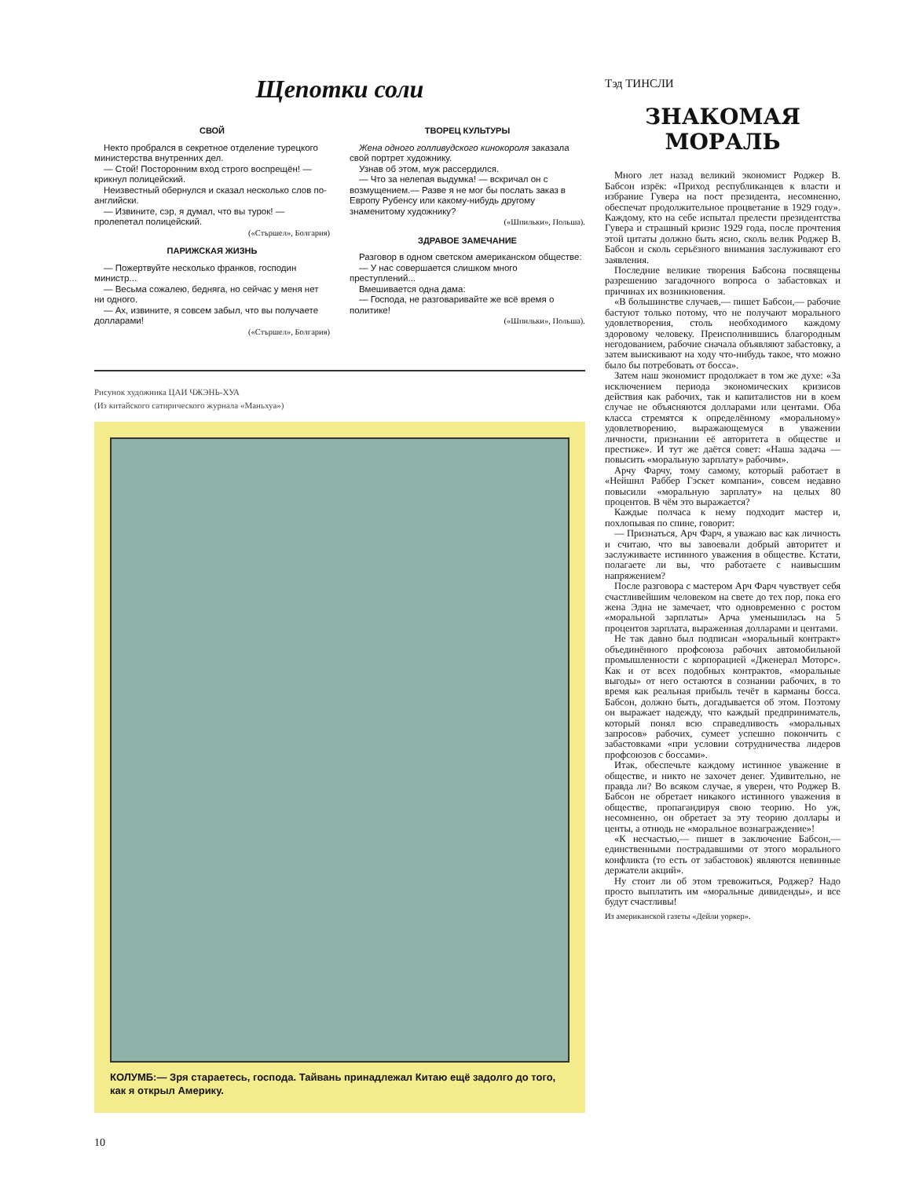Щепотки соли
СВОЙ
Некто пробрался в секретное отделение турецкого министерства внутренних дел.
— Стой! Посторонним вход строго воспрещён! — крикнул полицейский.
Неизвестный обернулся и сказал несколько слов по-английски.
— Извините, сэр, я думал, что вы турок! — пролепетал полицейский.
(«Стършел», Болгария)
ПАРИЖСКАЯ ЖИЗНЬ
— Пожертвуйте несколько франков, господин министр...
— Весьма сожалею, бедняга, но сейчас у меня нет ни одного.
— Ах, извините, я совсем забыл, что вы получаете долларами!
(«Стършел», Болгария)
ТВОРЕЦ КУЛЬТУРЫ
Жена одного голливудского кинокороля заказала свой портрет художнику.
Узнав об этом, муж рассердился.
— Что за нелепая выдумка! — вскричал он с возмущением.— Разве я не мог бы послать заказ в Европу Рубенсу или какому-нибудь другому знаменитому художнику?
(«Шпильки», Польша).
ЗДРАВОЕ ЗАМЕЧАНИЕ
Разговор в одном светском американском обществе:
— У нас совершается слишком много преступлений...
Вмешивается одна дама:
— Господа, не разговаривайте же всё время о политике!
(«Шпильки», Польша).
Рисунок художника ЦАИ ЧЖЭНЬ-ХУА
(Из китайского сатирического журнала «Маньхуа»)
КОЛУМБ:— Зря стараетесь, господа. Тайвань принадлежал Китаю ещё задолго до того, как я открыл Америку.
Тэд ТИНСЛИ
ЗНАКОМАЯ
МОРАЛЬ
Много лет назад великий экономист Роджер В. Бабсон изрёк: «Приход республиканцев к власти и избрание Гувера на пост президента, несомненно, обеспечат продолжительное процветание в 1929 году». Каждому, кто на себе испытал прелести президентства Гувера и страшный кризис 1929 года, после прочтения этой цитаты должно быть ясно, сколь велик Роджер В. Бабсон и сколь серьёзного внимания заслуживают его заявления.
Последние великие творения Бабсона посвящены разрешению загадочного вопроса о забастовках и причинах их возникновения.
«В большинстве случаев,— пишет Бабсон,— рабочие бастуют только потому, что не получают морального удовлетворения, столь необходимого каждому здоровому человеку. Преисполнившись благородным негодованием, рабочие сначала объявляют забастовку, а затем выискивают на ходу что-нибудь такое, что можно было бы потребовать от босса».
Затем наш экономист продолжает в том же духе: «За исключением периода экономических кризисов действия как рабочих, так и капиталистов ни в коем случае не объясняются долларами или центами. Оба класса стремятся к определённому «моральному» удовлетворению, выражающемуся в уважении личности, признании её авторитета в обществе и престиже». И тут же даётся совет: «Наша задача — повысить «моральную зарплату» рабочим».
Арчу Фарчу, тому самому, который работает в «Нейшнл Раббер Гэскет компани», совсем недавно повысили «моральную зарплату» на целых 80 процентов. В чём это выражается?
Каждые полчаса к нему подходит мастер и, похлопывая по спине, говорит:
— Признаться, Арч Фарч, я уважаю вас как личность и считаю, что вы завоевали добрый авторитет и заслуживаете истинного уважения в обществе. Кстати, полагаете ли вы, что работаете с наивысшим напряжением?
После разговора с мастером Арч Фарч чувствует себя счастливейшим человеком на свете до тех пор, пока его жена Эдна не замечает, что одновременно с ростом «моральной зарплаты» Арча уменьшилась на 5 процентов зарплата, выраженная долларами и центами.
Не так давно был подписан «моральный контракт» объединённого профсоюза рабочих автомобильной промышленности с корпорацией «Дженерал Моторс». Как и от всех подобных контрактов, «моральные выгоды» от него остаются в сознании рабочих, в то время как реальная прибыль течёт в карманы босса. Бабсон, должно быть, догадывается об этом. Поэтому он выражает надежду, что каждый предприниматель, который понял всю справедливость «моральных запросов» рабочих, сумеет успешно покончить с забастовками «при условии сотрудничества лидеров профсоюзов с боссами».
Итак, обеспечьте каждому истинное уважение в обществе, и никто не захочет денег. Удивительно, не правда ли? Во всяком случае, я уверен, что Роджер В. Бабсон не обретает никакого истинного уважения в обществе, пропагандируя свою теорию. Но уж, несомненно, он обретает за эту теорию доллары и центы, а отнюдь не «моральное вознаграждение»!
«К несчастью,— пишет в заключение Бабсон,— единственными пострадавшими от этого морального конфликта (то есть от забастовок) являются невинные держатели акций».
Ну стоит ли об этом тревожиться, Роджер? Надо просто выплатить им «моральные дивиденды», и все будут счастливы!
Из американской газеты «Дейли уоркер».
10